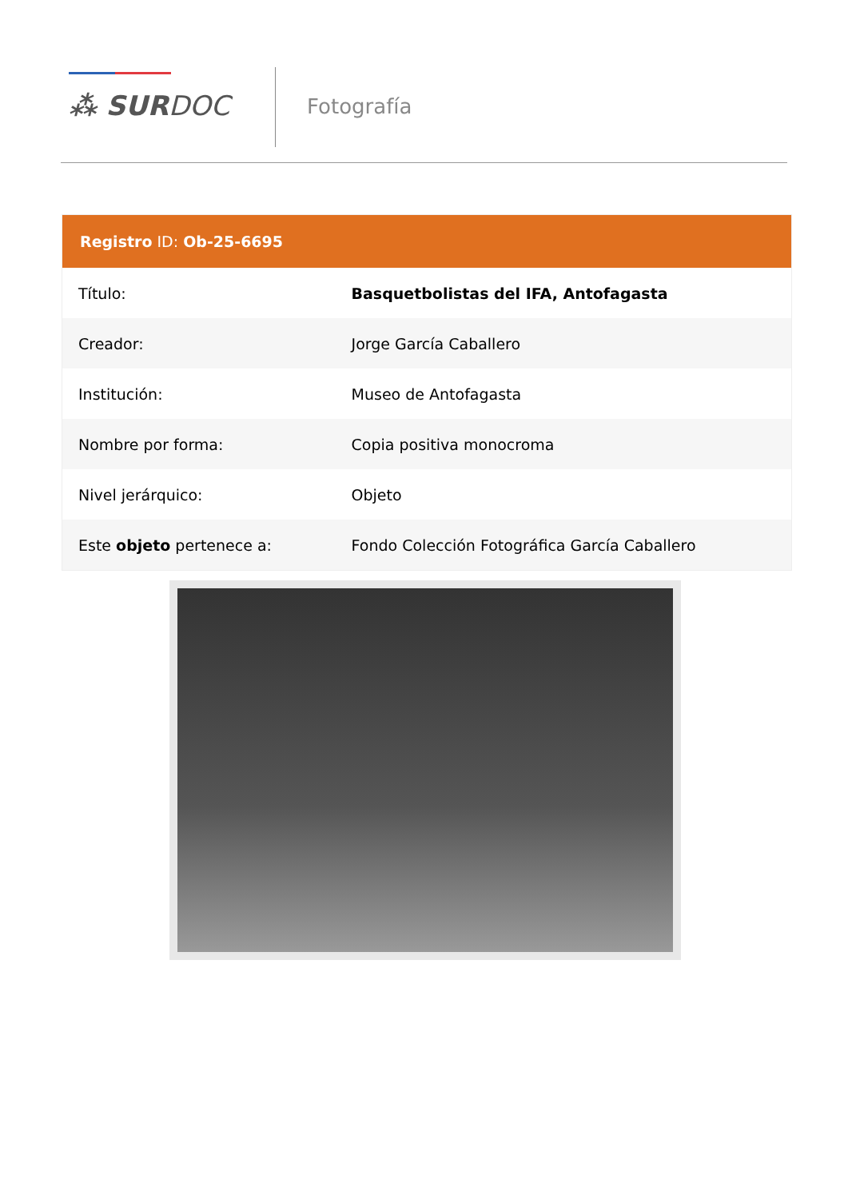⁂ SURDOC Fotografía
| Registro ID: Ob-25-6695 | |
| --- | --- |
| Título: | Basquetbolistas del IFA, Antofagasta |
| Creador: | Jorge García Caballero |
| Institución: | Museo de Antofagasta |
| Nombre por forma: | Copia positiva monocroma |
| Nivel jerárquico: | Objeto |
| Este objeto pertenece a: | Fondo Colección Fotográfica García Caballero |